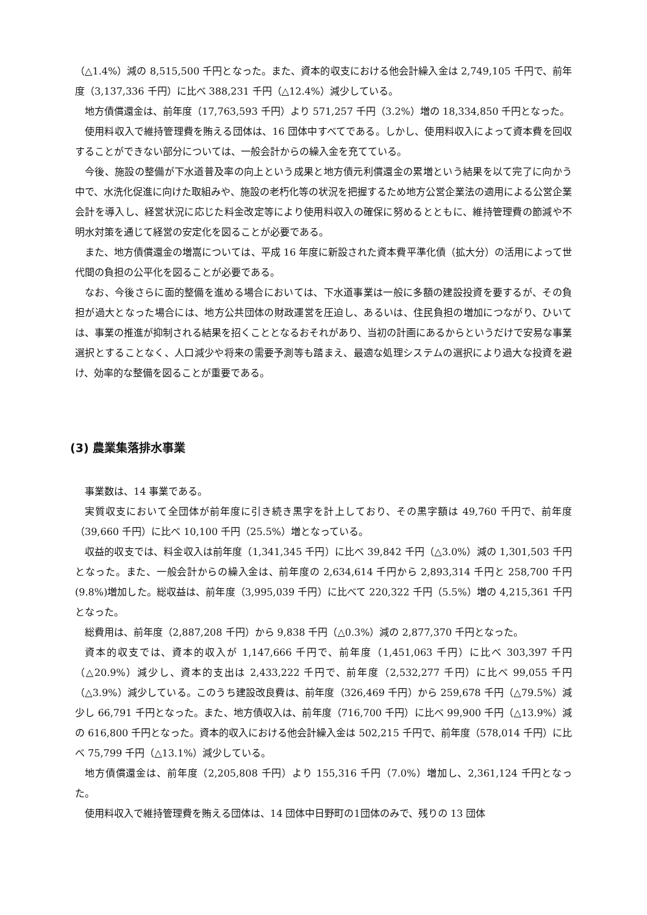（△1.4%）減の 8,515,500 千円となった。また、資本的収支における他会計繰入金は 2,749,105 千円で、前年度（3,137,336 千円）に比べ 388,231 千円（△12.4%）減少している。
地方債償還金は、前年度（17,763,593 千円）より 571,257 千円（3.2%）増の 18,334,850 千円となった。
使用料収入で維持管理費を賄える団体は、16 団体中すべてである。しかし、使用料収入によって資本費を回収することができない部分については、一般会計からの繰入金を充てている。
今後、施設の整備が下水道普及率の向上という成果と地方債元利償還金の累増という結果を以て完了に向かう中で、水洗化促進に向けた取組みや、施設の老朽化等の状況を把握するため地方公営企業法の適用による公営企業会計を導入し、経営状況に応じた料金改定等により使用料収入の確保に努めるとともに、維持管理費の節減や不明水対策を通じて経営の安定化を図ることが必要である。
また、地方債償還金の増嵩については、平成 16 年度に新設された資本費平準化債（拡大分）の活用によって世代間の負担の公平化を図ることが必要である。
なお、今後さらに面的整備を進める場合においては、下水道事業は一般に多額の建設投資を要するが、その負担が過大となった場合には、地方公共団体の財政運営を圧迫し、あるいは、住民負担の増加につながり、ひいては、事業の推進が抑制される結果を招くこととなるおそれがあり、当初の計画にあるからというだけで安易な事業選択とすることなく、人口減少や将来の需要予測等も踏まえ、最適な処理システムの選択により過大な投資を避け、効率的な整備を図ることが重要である。
(3) 農業集落排水事業
事業数は、14 事業である。
実質収支において全団体が前年度に引き続き黒字を計上しており、その黒字額は 49,760 千円で、前年度（39,660 千円）に比べ 10,100 千円（25.5%）増となっている。
収益的収支では、料金収入は前年度（1,341,345 千円）に比べ 39,842 千円（△3.0%）減の 1,301,503 千円となった。また、一般会計からの繰入金は、前年度の 2,634,614 千円から 2,893,314 千円と 258,700 千円(9.8%)増加した。総収益は、前年度（3,995,039 千円）に比べて 220,322 千円（5.5%）増の 4,215,361 千円となった。
総費用は、前年度（2,887,208 千円）から 9,838 千円（△0.3%）減の 2,877,370 千円となった。
資本的収支では、資本的収入が 1,147,666 千円で、前年度（1,451,063 千円）に比べ 303,397 千円（△20.9%）減少し、資本的支出は 2,433,222 千円で、前年度（2,532,277 千円）に比べ 99,055 千円（△3.9%）減少している。このうち建設改良費は、前年度（326,469 千円）から 259,678 千円（△79.5%）減少し 66,791 千円となった。また、地方債収入は、前年度（716,700 千円）に比べ 99,900 千円（△13.9%）減の 616,800 千円となった。資本的収入における他会計繰入金は 502,215 千円で、前年度（578,014 千円）に比べ 75,799 千円（△13.1%）減少している。
地方債償還金は、前年度（2,205,808 千円）より 155,316 千円（7.0%）増加し、2,361,124 千円となった。
使用料収入で維持管理費を賄える団体は、14 団体中日野町の1団体のみで、残りの 13 団体